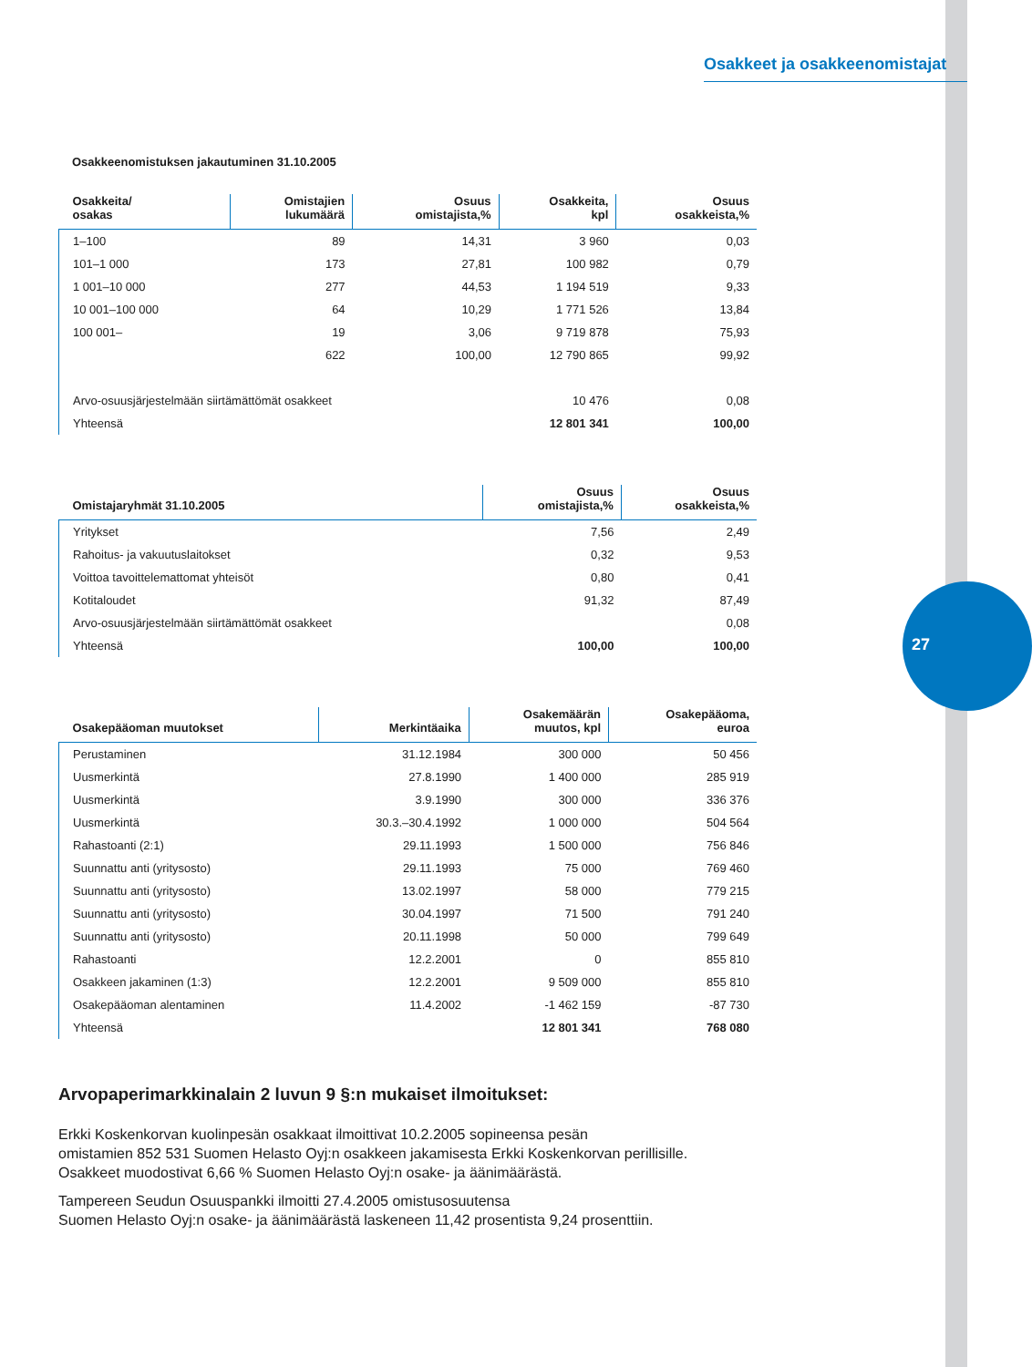27
Osakkeet ja osakkeenomistajat
Osakkeenomistuksen jakautuminen 31.10.2005
| Osakkeita/ osakas | Omistajien lukumäärä | Osuus omistajista,% | Osakkeita, kpl | Osuus osakkeista,% |
| --- | --- | --- | --- | --- |
| 1–100 | 89 | 14,31 | 3 960 | 0,03 |
| 101–1 000 | 173 | 27,81 | 100 982 | 0,79 |
| 1 001–10 000 | 277 | 44,53 | 1 194 519 | 9,33 |
| 10 001–100 000 | 64 | 10,29 | 1 771 526 | 13,84 |
| 100 001– | 19 | 3,06 | 9 719 878 | 75,93 |
| | 622 | 100,00 | 12 790 865 | 99,92 |
| Arvo-osuusjärjestelmään siirtämättömät osakkeet | | | 10 476 | 0,08 |
| Yhteensä | | | 12 801 341 | 100,00 |
| Omistajaryhmät 31.10.2005 | Osuus omistajista,% | Osuus osakkeista,% |
| --- | --- | --- |
| Yritykset | 7,56 | 2,49 |
| Rahoitus- ja vakuutuslaitokset | 0,32 | 9,53 |
| Voittoa tavoittelemattomat yhteisöt | 0,80 | 0,41 |
| Kotitaloudet | 91,32 | 87,49 |
| Arvo-osuusjärjestelmään siirtämättömät osakkeet | | 0,08 |
| Yhteensä | 100,00 | 100,00 |
| Osakepääoman muutokset | Merkintäaika | Osakemäärän muutos, kpl | Osakepääoma, euroa |
| --- | --- | --- | --- |
| Perustaminen | 31.12.1984 | 300 000 | 50 456 |
| Uusmerkintä | 27.8.1990 | 1 400 000 | 285 919 |
| Uusmerkintä | 3.9.1990 | 300 000 | 336 376 |
| Uusmerkintä | 30.3.–30.4.1992 | 1 000 000 | 504 564 |
| Rahastoanti (2:1) | 29.11.1993 | 1 500 000 | 756 846 |
| Suunnattu anti (yritysosto) | 29.11.1993 | 75 000 | 769 460 |
| Suunnattu anti (yritysosto) | 13.02.1997 | 58 000 | 779 215 |
| Suunnattu anti (yritysosto) | 30.04.1997 | 71 500 | 791 240 |
| Suunnattu anti (yritysosto) | 20.11.1998 | 50 000 | 799 649 |
| Rahastoanti | 12.2.2001 | 0 | 855 810 |
| Osakkeen jakaminen (1:3) | 12.2.2001 | 9 509 000 | 855 810 |
| Osakepääoman alentaminen | 11.4.2002 | -1 462 159 | -87 730 |
| Yhteensä | | 12 801 341 | 768 080 |
Arvopaperimarkkinalain 2 luvun 9 §:n mukaiset ilmoitukset:
Erkki Koskenkorvan kuolinpesän osakkaat ilmoittivat 10.2.2005 sopineensa pesän
omistamien 852 531 Suomen Helasto Oyj:n osakkeen jakamisesta Erkki Koskenkorvan perillisille.
Osakkeet muodostivat 6,66 % Suomen Helasto Oyj:n osake- ja äänimäärästä.
Tampereen Seudun Osuuspankki ilmoitti 27.4.2005 omistusosuutensa
Suomen Helasto Oyj:n osake- ja äänimäärästä laskeneen 11,42 prosentista 9,24 prosenttiin.